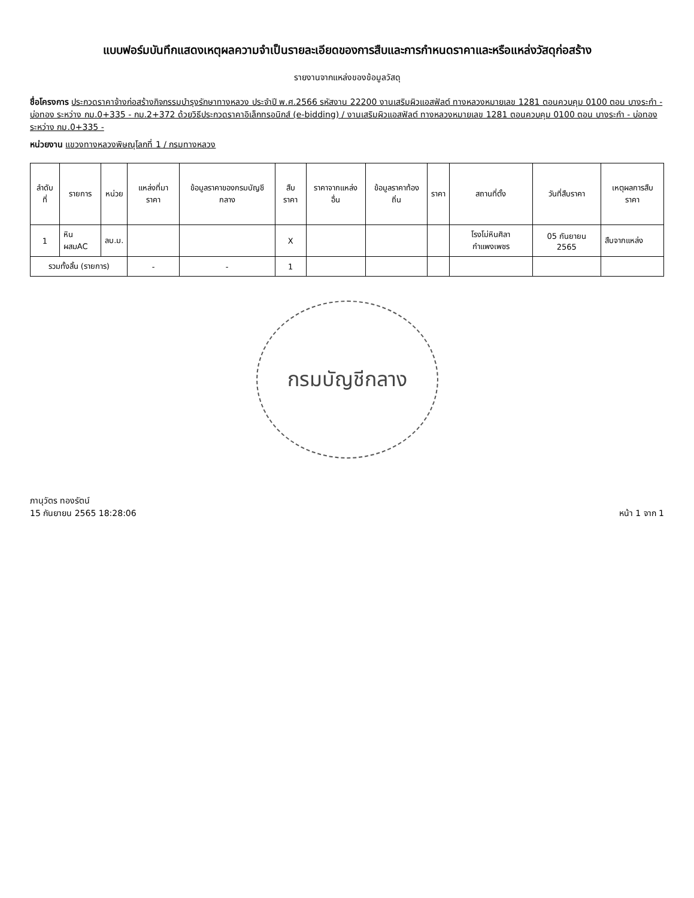แบบฟอร์มบันทึกแสดงเหตุผลความจำเป็นรายละเอียดของการสืบและการกำหนดราคาและหรือแหล่งวัสดุก่อสร้าง
รายงานจากแหล่งของข้อมูลวัสดุ
ชื่อโครงการ ประกวดราคาจ้างก่อสร้างกิจกรรมบำรุงรักษาทางหลวง ประจำปี พ.ศ.2566 รหัสงาน 22200 งานเสริมผิวแอสฟัลต์ ทางหลวงหมายเลข 1281 ตอนควบคุม 0100 ตอน บางระกำ - บ่อทอง ระหว่าง กม.0+335 - กม.2+372 ด้วยวิธีประกวดราคาอิเล็กทรอนิกส์ (e-bidding) / งานเสริมผิวแอสฟัลต์ ทางหลวงหมายเลข 1281 ตอนควบคุม 0100 ตอน บางระกำ - บ่อทอง ระหว่าง กม.0+335 -
หน่วยงาน แขวงทางหลวงพิษณุโลกที่ 1 / กรมทางหลวง
| ลำดับที่ | รายการ | หน่วย | แหล่งที่มาราคา | ข้อมูลราคาของกรมบัญชีกลาง | สืบราคา | ราคาจากแหล่งอื่น | ข้อมูลราคาท้องถิ่น | ราคา | สถานที่ตั้ง | วันที่สืบราคา | เหตุผลการสืบราคา |
| --- | --- | --- | --- | --- | --- | --- | --- | --- | --- | --- | --- |
| 1 | หินผสมAC | ลบ.ม. | | | X | | | | โรงโม่หินศิลากำแพงเพชร | 05 กันยายน 2565 | สืบจากแหล่ง |
| รวมทั้งสิ้น (รายการ) | | | - | - | 1 | | | | | | |
กรมบัญชีกลาง
ภานุวัตร ทองรัตน์
15 กันยายน 2565 18:28:06
หน้า 1 จาก 1